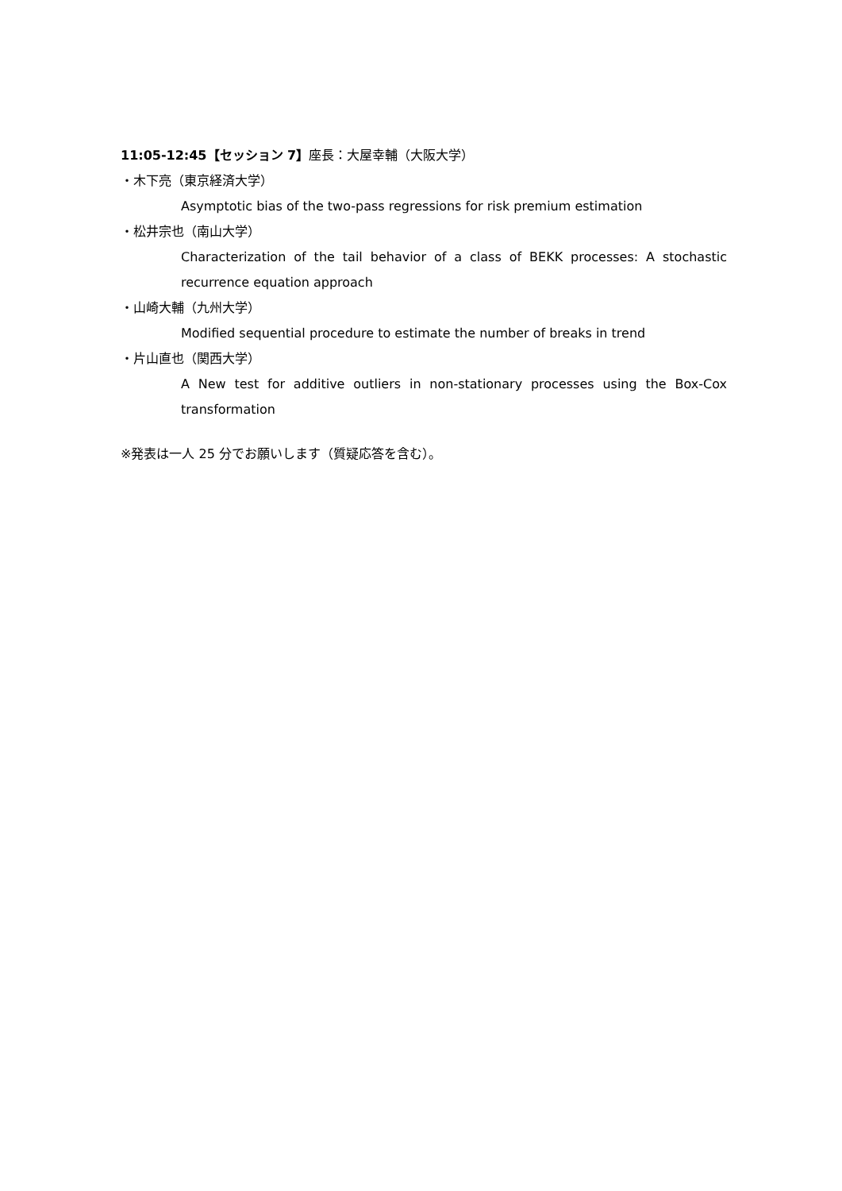11:05-12:45【セッション 7】座長：大屋幸輔（大阪大学）
・木下亮（東京経済大学）
Asymptotic bias of the two-pass regressions for risk premium estimation
・松井宗也（南山大学）
Characterization of the tail behavior of a class of BEKK processes: A stochastic recurrence equation approach
・山崎大輔（九州大学）
Modified sequential procedure to estimate the number of breaks in trend
・片山直也（関西大学）
A New test for additive outliers in non-stationary processes using the Box-Cox transformation
※発表は一人 25 分でお願いします（質疑応答を含む）。